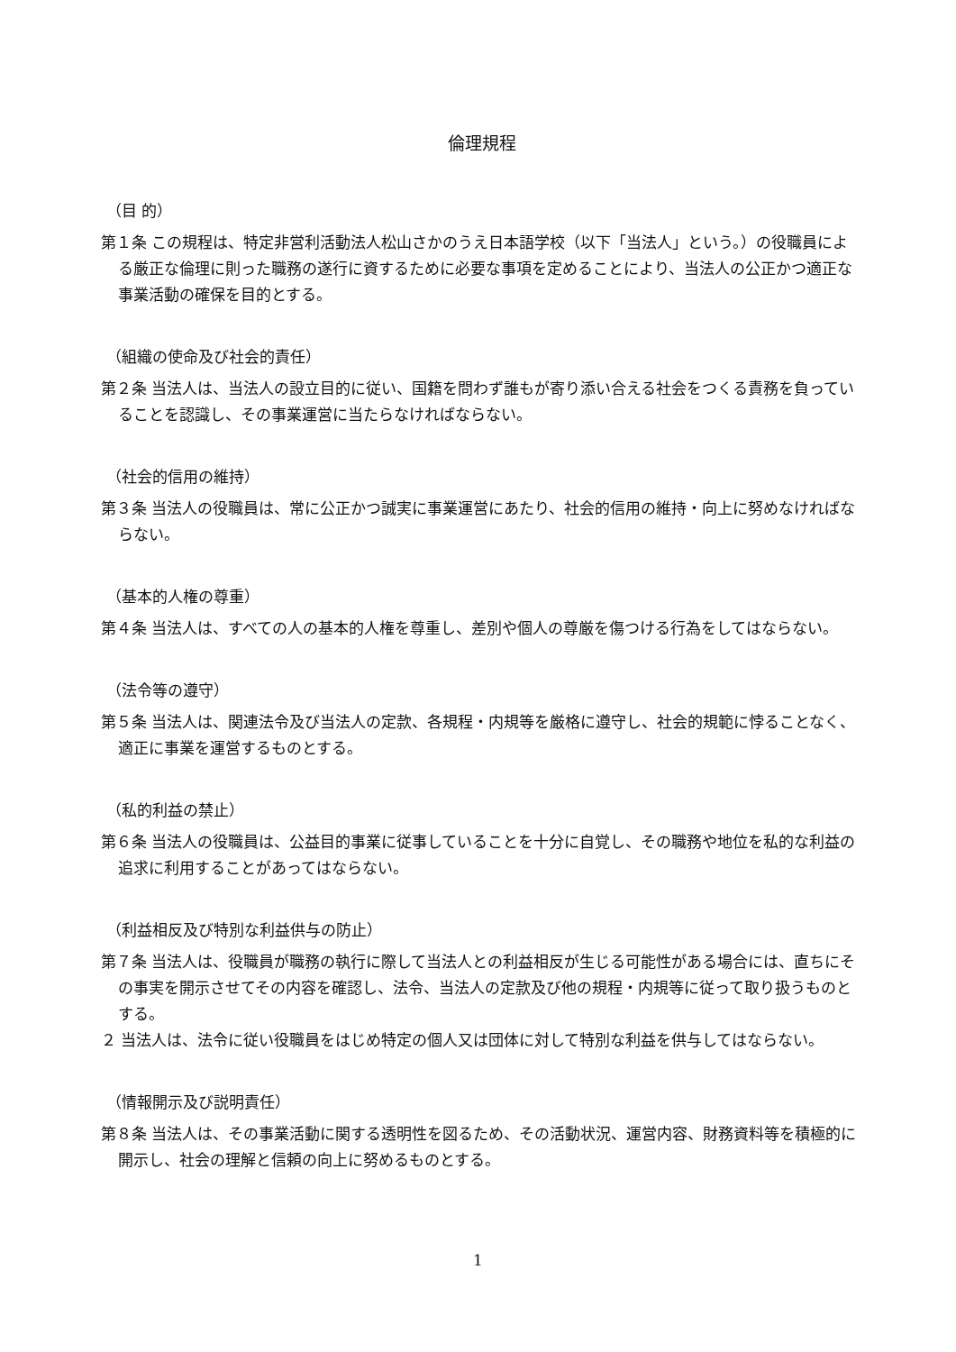倫理規程
（目 的）
第１条 この規程は、特定非営利活動法人松山さかのうえ日本語学校（以下「当法人」という。）の役職員による厳正な倫理に則った職務の遂行に資するために必要な事項を定めることにより、当法人の公正かつ適正な事業活動の確保を目的とする。
（組織の使命及び社会的責任）
第２条 当法人は、当法人の設立目的に従い、国籍を問わず誰もが寄り添い合える社会をつくる責務を負っていることを認識し、その事業運営に当たらなければならない。
（社会的信用の維持）
第３条 当法人の役職員は、常に公正かつ誠実に事業運営にあたり、社会的信用の維持・向上に努めなければならない。
（基本的人権の尊重）
第４条 当法人は、すべての人の基本的人権を尊重し、差別や個人の尊厳を傷つける行為をしてはならない。
（法令等の遵守）
第５条 当法人は、関連法令及び当法人の定款、各規程・内規等を厳格に遵守し、社会的規範に悖ることなく、適正に事業を運営するものとする。
（私的利益の禁止）
第６条 当法人の役職員は、公益目的事業に従事していることを十分に自覚し、その職務や地位を私的な利益の追求に利用することがあってはならない。
（利益相反及び特別な利益供与の防止）
第７条 当法人は、役職員が職務の執行に際して当法人との利益相反が生じる可能性がある場合には、直ちにその事実を開示させてその内容を確認し、法令、当法人の定款及び他の規程・内規等に従って取り扱うものとする。
２ 当法人は、法令に従い役職員をはじめ特定の個人又は団体に対して特別な利益を供与してはならない。
（情報開示及び説明責任）
第８条 当法人は、その事業活動に関する透明性を図るため、その活動状況、運営内容、財務資料等を積極的に開示し、社会の理解と信頼の向上に努めるものとする。
1